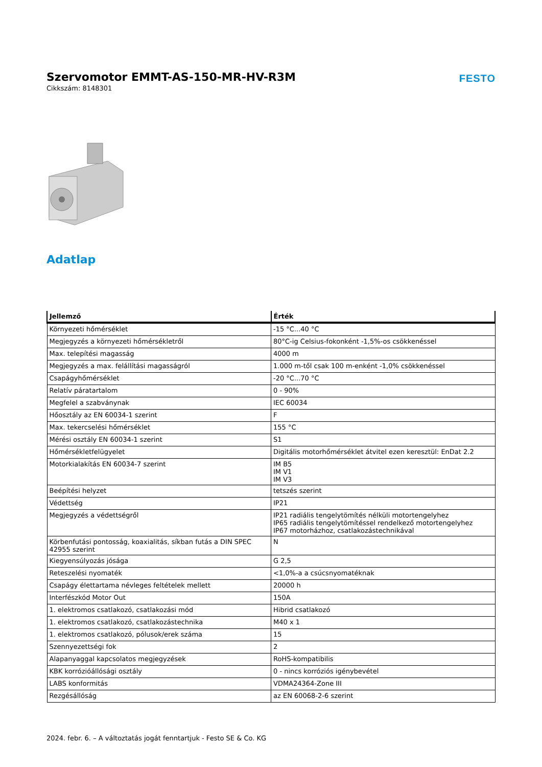Szervomotor EMMT-AS-150-MR-HV-R3M
Cikkszám: 8148301
FESTO
Adatlap
| Jellemző | Érték |
| --- | --- |
| Környezeti hőmérséklet | -15 °C...40 °C |
| Megjegyzés a környezeti hőmérsékletről | 80°C-ig Celsius-fokonként -1,5%-os csökkenéssel |
| Max. telepítési magasság | 4000 m |
| Megjegyzés a max. felállítási magasságról | 1.000 m-től csak 100 m-enként -1,0% csökkenéssel |
| Csapágyhőmérséklet | -20 °C...70 °C |
| Relatív páratartalom | 0 - 90% |
| Megfelel a szabványnak | IEC 60034 |
| Hőosztály az EN 60034-1 szerint | F |
| Max. tekercselési hőmérséklet | 155 °C |
| Mérési osztály EN 60034-1 szerint | S1 |
| Hőmérsékletfelügyelet | Digitális motorhőmérséklet átvitel ezen keresztül: EnDat 2.2 |
| Motorkialakítás EN 60034-7 szerint | IM B5 IM V1 IM V3 |
| Beépítési helyzet | tetszés szerint |
| Védettség | IP21 |
| Megjegyzés a védettségről | IP21 radiális tengelytömítés nélküli motortengelyhez IP65 radiális tengelytömítéssel rendelkező motortengelyhez IP67 motorházhoz, csatlakozástechnikával |
| Körbenfutási pontosság, koaxialitás, síkban futás a DIN SPEC 42955 szerint | N |
| Kiegyensúlyozás jósága | G 2,5 |
| Reteszelési nyomaték | <1,0%-a a csúcsnyomatéknak |
| Csapágy élettartama névleges feltételek mellett | 20000 h |
| Interfészkód Motor Out | 150A |
| 1. elektromos csatlakozó, csatlakozási mód | Hibrid csatlakozó |
| 1. elektromos csatlakozó, csatlakozástechnika | M40 x 1 |
| 1. elektromos csatlakozó, pólusok/erek száma | 15 |
| Szennyezettségi fok | 2 |
| Alapanyaggal kapcsolatos megjegyzések | RoHS-kompatibilis |
| KBK korrózióállósági osztály | 0 - nincs korróziós igénybevétel |
| LABS konformitás | VDMA24364-Zone III |
| Rezgésállóság | az EN 60068-2-6 szerint |
2024. febr. 6. – A változtatás jogát fenntartjuk - Festo SE & Co. KG